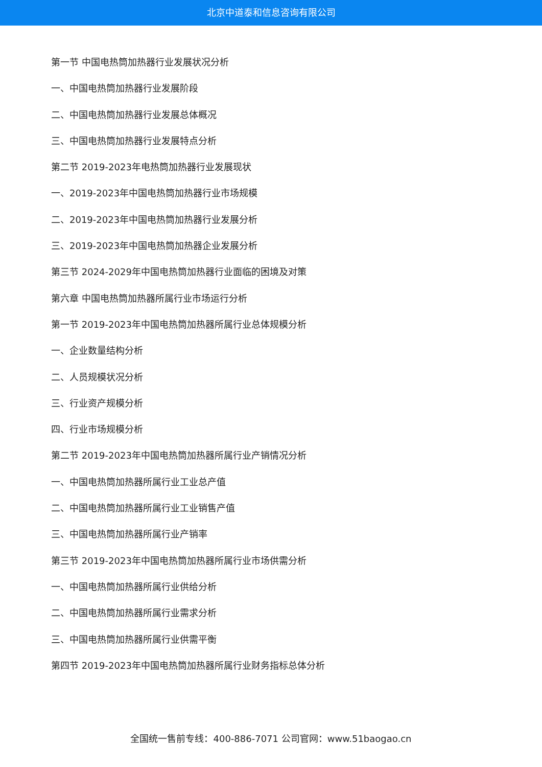北京中道泰和信息咨询有限公司
第一节 中国电热筒加热器行业发展状况分析
一、中国电热筒加热器行业发展阶段
二、中国电热筒加热器行业发展总体概况
三、中国电热筒加热器行业发展特点分析
第二节 2019-2023年电热筒加热器行业发展现状
一、2019-2023年中国电热筒加热器行业市场规模
二、2019-2023年中国电热筒加热器行业发展分析
三、2019-2023年中国电热筒加热器企业发展分析
第三节 2024-2029年中国电热筒加热器行业面临的困境及对策
第六章 中国电热筒加热器所属行业市场运行分析
第一节 2019-2023年中国电热筒加热器所属行业总体规模分析
一、企业数量结构分析
二、人员规模状况分析
三、行业资产规模分析
四、行业市场规模分析
第二节 2019-2023年中国电热筒加热器所属行业产销情况分析
一、中国电热筒加热器所属行业工业总产值
二、中国电热筒加热器所属行业工业销售产值
三、中国电热筒加热器所属行业产销率
第三节 2019-2023年中国电热筒加热器所属行业市场供需分析
一、中国电热筒加热器所属行业供给分析
二、中国电热筒加热器所属行业需求分析
三、中国电热筒加热器所属行业供需平衡
第四节 2019-2023年中国电热筒加热器所属行业财务指标总体分析
全国统一售前专线：400-886-7071 公司官网：www.51baogao.cn